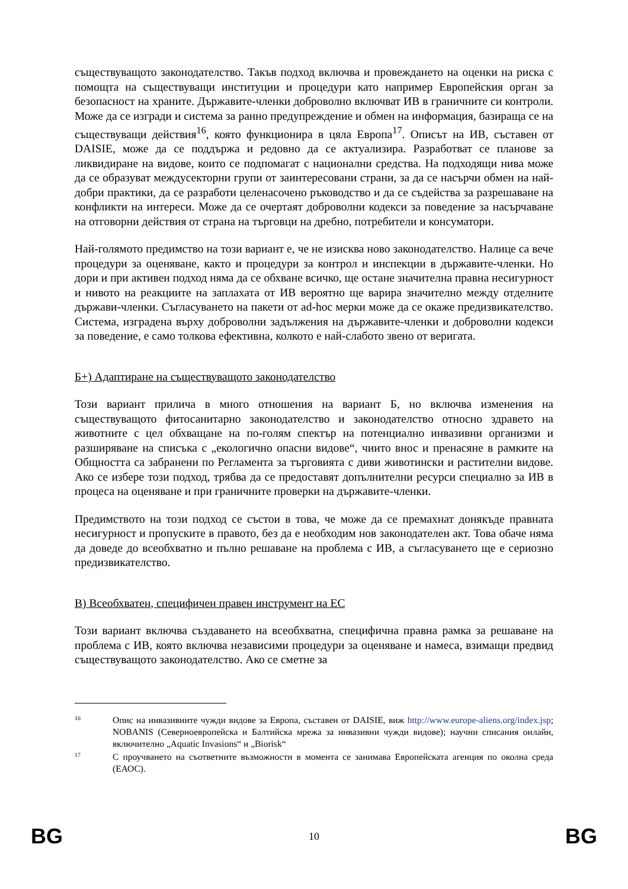съществуващото законодателство. Такъв подход включва и провеждането на оценки на риска с помощта на съществуващи институции и процедури като например Европейския орган за безопасност на храните. Държавите-членки доброволно включват ИВ в граничните си контроли. Може да се изгради и система за ранно предупреждение и обмен на информация, базираща се на съществуващи действия<sup>16</sup>, която функционира в цяла Европа<sup>17</sup>. Описът на ИВ, съставен от DAISIE, може да се поддържа и редовно да се актуализира. Разработват се планове за ликвидиране на видове, които се подпомагат с национални средства. На подходящи нива може да се образуват междусекторни групи от заинтересовани страни, за да се насърчи обмен на най-добри практики, да се разработи целенасочено ръководство и да се съдейства за разрешаване на конфликти на интереси. Може да се очертаят доброволни кодекси за поведение за насърчаване на отговорни действия от страна на търговци на дребно, потребители и консуматори.
Най-голямото предимство на този вариант е, че не изисква ново законодателство. Налице са вече процедури за оценяване, както и процедури за контрол и инспекции в държавите-членки. Но дори и при активен подход няма да се обхване всичко, ще остане значителна правна несигурност и нивото на реакциите на заплахата от ИВ вероятно ще варира значително между отделните държави-членки. Съгласуването на пакети от ad-hoc мерки може да се окаже предизвикателство. Система, изградена върху доброволни задължения на държавите-членки и доброволни кодекси за поведение, е само толкова ефективна, колкото е най-слабото звено от веригата.
Б+) Адаптиране на съществуващото законодателство
Този вариант прилича в много отношения на вариант Б, но включва изменения на съществуващото фитосанитарно законодателство и законодателство относно здравето на животните с цел обхващане на по-голям спектър на потенциално инвазивни организми и разширяване на списъка с „екологично опасни видове“, чиито внос и пренасяне в рамките на Общността са забранени по Регламента за търговията с диви животински и растителни видове. Ако се избере този подход, трябва да се предоставят допълнителни ресурси специално за ИВ в процеса на оценяване и при граничните проверки на държавите-членки.
Предимството на този подход се състои в това, че може да се премахнат донякъде правната несигурност и пропуските в правото, без да е необходим нов законодателен акт. Това обаче няма да доведе до всеобхватно и пълно решаване на проблема с ИВ, а съгласуването ще е сериозно предизвикателство.
В) Всеобхватен, специфичен правен инструмент на ЕС
Този вариант включва създаването на всеобхватна, специфична правна рамка за решаване на проблема с ИВ, която включва независими процедури за оценяване и намеса, взимащи предвид съществуващото законодателство. Ако се сметне за
16 Опис на инвазивните чужди видове за Европа, съставен от DAISIE, виж http://www.europe-aliens.org/index.jsp; NOBANIS (Северноевропейска и Балтийска мрежа за инвазивни чужди видове); научни списания онлайн, включително „Aquatic Invasions“ и „Biorisk“
17 С проучването на съответните възможности в момента се занимава Европейската агенция по околна среда (ЕАОС).
BG 10 BG